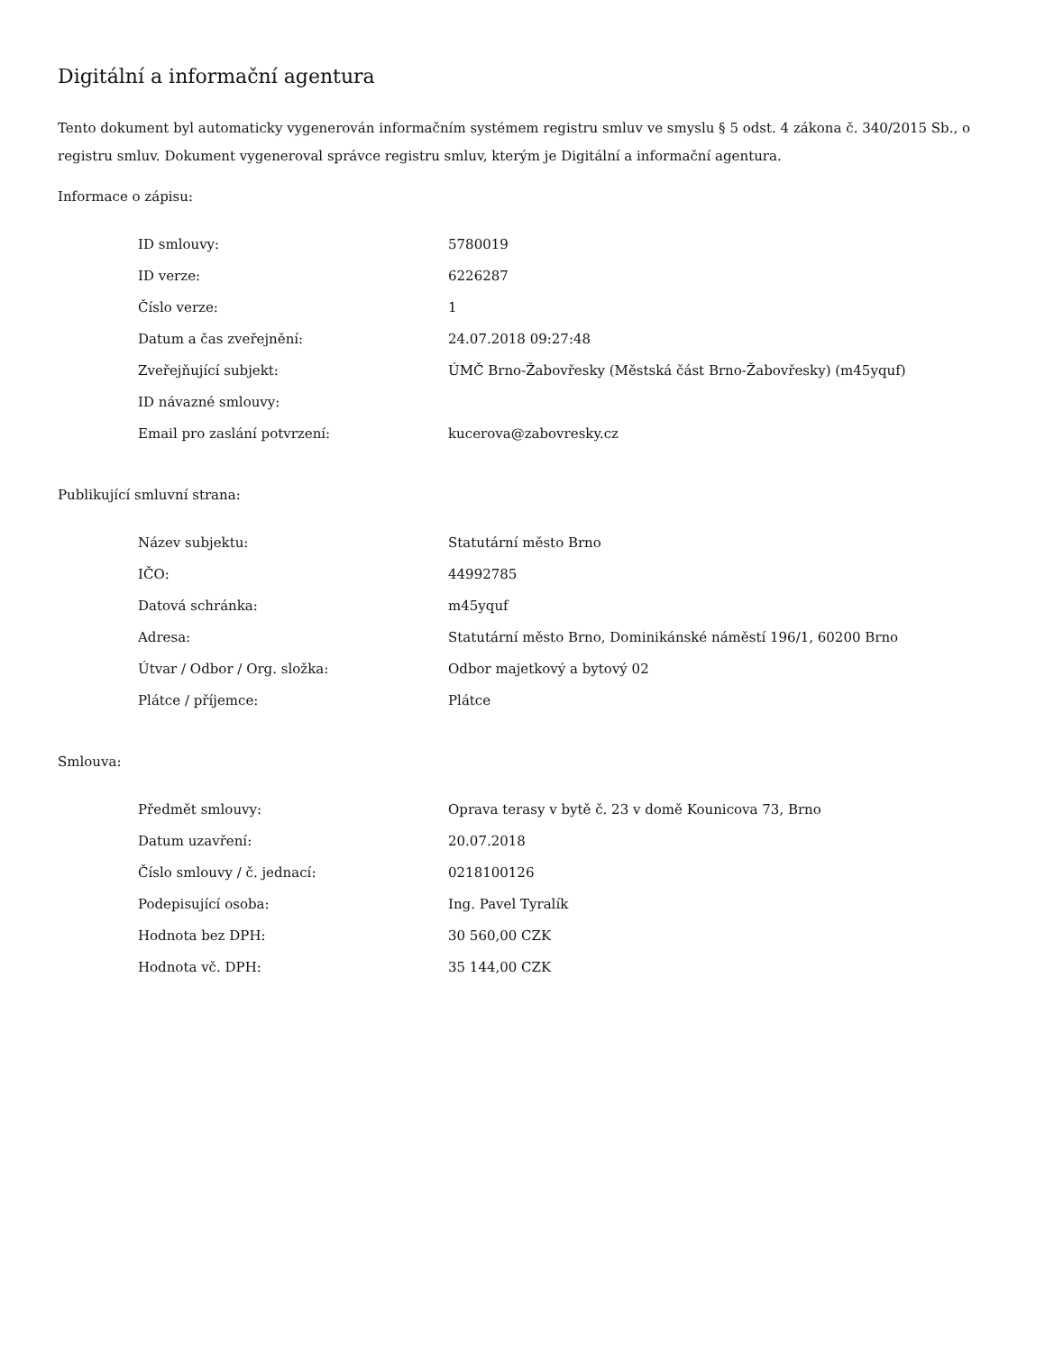Digitální a informační agentura
Tento dokument byl automaticky vygenerován informačním systémem registru smluv ve smyslu § 5 odst. 4 zákona č. 340/2015 Sb., o registru smluv. Dokument vygeneroval správce registru smluv, kterým je Digitální a informační agentura.
Informace o zápisu:
| ID smlouvy: | 5780019 |
| ID verze: | 6226287 |
| Číslo verze: | 1 |
| Datum a čas zveřejnění: | 24.07.2018 09:27:48 |
| Zveřejňující subjekt: | ÚMČ Brno-Žabovřesky (Městská část Brno-Žabovřesky) (m45yquf) |
| ID návazné smlouvy: | |
| Email pro zaslání potvrzení: | kucerova@zabovresky.cz |
Publikující smluvní strana:
| Název subjektu: | Statutární město Brno |
| IČO: | 44992785 |
| Datová schránka: | m45yquf |
| Adresa: | Statutární město Brno, Dominikánské náměstí 196/1, 60200 Brno |
| Útvar / Odbor / Org. složka: | Odbor majetkový a bytový 02 |
| Plátce / příjemce: | Plátce |
Smlouva:
| Předmět smlouvy: | Oprava terasy v bytě č. 23 v domě Kounicova 73, Brno |
| Datum uzavření: | 20.07.2018 |
| Číslo smlouvy / č. jednací: | 0218100126 |
| Podepisující osoba: | Ing. Pavel Tyralík |
| Hodnota bez DPH: | 30 560,00 CZK |
| Hodnota vč. DPH: | 35 144,00 CZK |